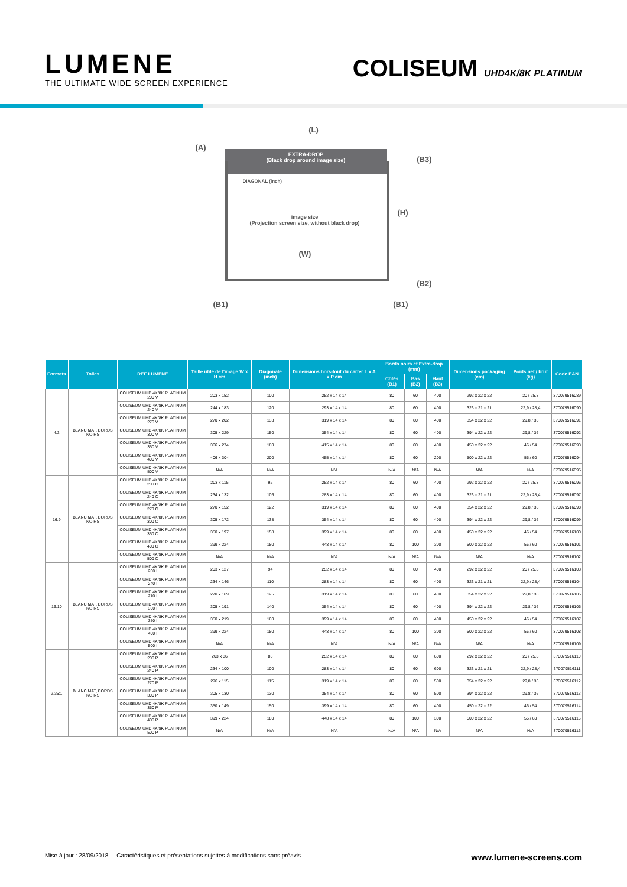LUMENE
THE ULTIMATE WIDE SCREEN EXPERIENCE
COLISEUM UHD4K/8K PLATINUM
(L)
(A)
(B3)
EXTRA-DROP
(Black drop around image size)
DIAGONAL (inch)
image size
(Projection screen size, without black drop)
(H)
(W)
(B2)
(B1) (B1)
| Formats | Toiles | REF LUMENE | Taille utile de l'image W x H cm | Diagonale (inch) | Dimensions hors-tout du carter L x A x P cm | Bords noirs et Extra-drop (mm) | | | Dimensions packaging (cm) | Poids net / brut (kg) | Code EAN |
| --- | --- | --- | --- | --- | --- | --- | --- | --- | --- | --- | --- |
| | | | | | | Côtés (B1) | Bas (B2) | Haut (B3) | | | |
| 4:3 | BLANC MAT, BORDS NOIRS | COLISEUM UHD 4K/8K PLATINUM 200 V | 203 x 152 | 100 | 252 x 14 x 14 | 80 | 60 | 400 | 292 x 22 x 22 | 20 / 25,3 | 370079516089 |
| | | COLISEUM UHD 4K/8K PLATINUM 240 V | 244 x 183 | 120 | 293 x 14 x 14 | 80 | 60 | 400 | 323 x 21 x 21 | 22,9 / 28,4 | 370079516090 |
| | | COLISEUM UHD 4K/8K PLATINUM 270 V | 270 x 202 | 133 | 319 x 14 x 14 | 80 | 60 | 400 | 354 x 22 x 22 | 29,8 / 36 | 370079516091 |
| | | COLISEUM UHD 4K/8K PLATINUM 300 V | 305 x 229 | 150 | 354 x 14 x 14 | 80 | 60 | 400 | 394 x 22 x 22 | 29,8 / 36 | 370079516092 |
| | | COLISEUM UHD 4K/8K PLATINUM 350 V | 366 x 274 | 180 | 415 x 14 x 14 | 80 | 60 | 400 | 450 x 22 x 22 | 46 / 54 | 370079516093 |
| | | COLISEUM UHD 4K/8K PLATINUM 400 V | 406 x 304 | 200 | 455 x 14 x 14 | 80 | 60 | 200 | 500 x 22 x 22 | 55 / 60 | 370079516094 |
| | | COLISEUM UHD 4K/8K PLATINUM 500 V | N/A | N/A | N/A | N/A | N/A | N/A | N/A | N/A | 370079516095 |
| 16:9 | BLANC MAT, BORDS NOIRS | COLISEUM UHD 4K/8K PLATINUM 200 C | 203 x 115 | 92 | 252 x 14 x 14 | 80 | 60 | 400 | 292 x 22 x 22 | 20 / 25,3 | 370079516096 |
| | | COLISEUM UHD 4K/8K PLATINUM 240 C | 234 x 132 | 106 | 283 x 14 x 14 | 80 | 60 | 400 | 323 x 21 x 21 | 22,9 / 28,4 | 370079516097 |
| | | COLISEUM UHD 4K/8K PLATINUM 270 C | 270 x 152 | 122 | 319 x 14 x 14 | 80 | 60 | 400 | 354 x 22 x 22 | 29,8 / 36 | 370079516098 |
| | | COLISEUM UHD 4K/8K PLATINUM 300 C | 305 x 172 | 138 | 354 x 14 x 14 | 80 | 60 | 400 | 394 x 22 x 22 | 29,8 / 36 | 370079516099 |
| | | COLISEUM UHD 4K/8K PLATINUM 350 C | 350 x 197 | 158 | 399 x 14 x 14 | 80 | 60 | 400 | 450 x 22 x 22 | 46 / 54 | 370079516100 |
| | | COLISEUM UHD 4K/8K PLATINUM 400 C | 399 x 224 | 180 | 448 x 14 x 14 | 80 | 100 | 300 | 500 x 22 x 22 | 55 / 60 | 370079516101 |
| | | COLISEUM UHD 4K/8K PLATINUM 500 C | N/A | N/A | N/A | N/A | N/A | N/A | N/A | N/A | 370079516102 |
| 16:10 | BLANC MAT, BORDS NOIRS | COLISEUM UHD 4K/8K PLATINUM 200 I | 203 x 127 | 94 | 252 x 14 x 14 | 80 | 60 | 400 | 292 x 22 x 22 | 20 / 25,3 | 370079516103 |
| | | COLISEUM UHD 4K/8K PLATINUM 240 I | 234 x 146 | 110 | 283 x 14 x 14 | 80 | 60 | 400 | 323 x 21 x 21 | 22,9 / 28,4 | 370079516104 |
| | | COLISEUM UHD 4K/8K PLATINUM 270 I | 270 x 169 | 125 | 319 x 14 x 14 | 80 | 60 | 400 | 354 x 22 x 22 | 29,8 / 36 | 370079516105 |
| | | COLISEUM UHD 4K/8K PLATINUM 300 I | 305 x 191 | 140 | 354 x 14 x 14 | 80 | 60 | 400 | 394 x 22 x 22 | 29,8 / 36 | 370079516106 |
| | | COLISEUM UHD 4K/8K PLATINUM 350 I | 350 x 219 | 160 | 399 x 14 x 14 | 80 | 60 | 400 | 450 x 22 x 22 | 46 / 54 | 370079516107 |
| | | COLISEUM UHD 4K/8K PLATINUM 400 I | 399 x 224 | 180 | 448 x 14 x 14 | 80 | 100 | 300 | 500 x 22 x 22 | 55 / 60 | 370079516108 |
| | | COLISEUM UHD 4K/8K PLATINUM 500 I | N/A | N/A | N/A | N/A | N/A | N/A | N/A | N/A | 370079516109 |
| 2,35:1 | BLANC MAT, BORDS NOIRS | COLISEUM UHD 4K/8K PLATINUM 200 P | 203 x 86 | 86 | 252 x 14 x 14 | 80 | 60 | 600 | 292 x 22 x 22 | 20 / 25,3 | 370079516110 |
| | | COLISEUM UHD 4K/8K PLATINUM 240 P | 234 x 100 | 100 | 283 x 14 x 14 | 80 | 60 | 600 | 323 x 21 x 21 | 22,9 / 28,4 | 370079516111 |
| | | COLISEUM UHD 4K/8K PLATINUM 270 P | 270 x 115 | 115 | 319 x 14 x 14 | 80 | 60 | 500 | 354 x 22 x 22 | 29,8 / 36 | 370079516112 |
| | | COLISEUM UHD 4K/8K PLATINUM 300 P | 305 x 130 | 130 | 354 x 14 x 14 | 80 | 60 | 500 | 394 x 22 x 22 | 29,8 / 36 | 370079516113 |
| | | COLISEUM UHD 4K/8K PLATINUM 350 P | 350 x 149 | 150 | 399 x 14 x 14 | 80 | 60 | 400 | 450 x 22 x 22 | 46 / 54 | 370079516114 |
| | | COLISEUM UHD 4K/8K PLATINUM 400 P | 399 x 224 | 180 | 448 x 14 x 14 | 80 | 100 | 300 | 500 x 22 x 22 | 55 / 60 | 370079516115 |
| | | COLISEUM UHD 4K/8K PLATINUM 500 P | N/A | N/A | N/A | N/A | N/A | N/A | N/A | N/A | 370079516116 |
Mise à jour : 28/09/2018 Caractéristiques et présentations sujettes à modifications sans préavis. www.lumene-screens.com